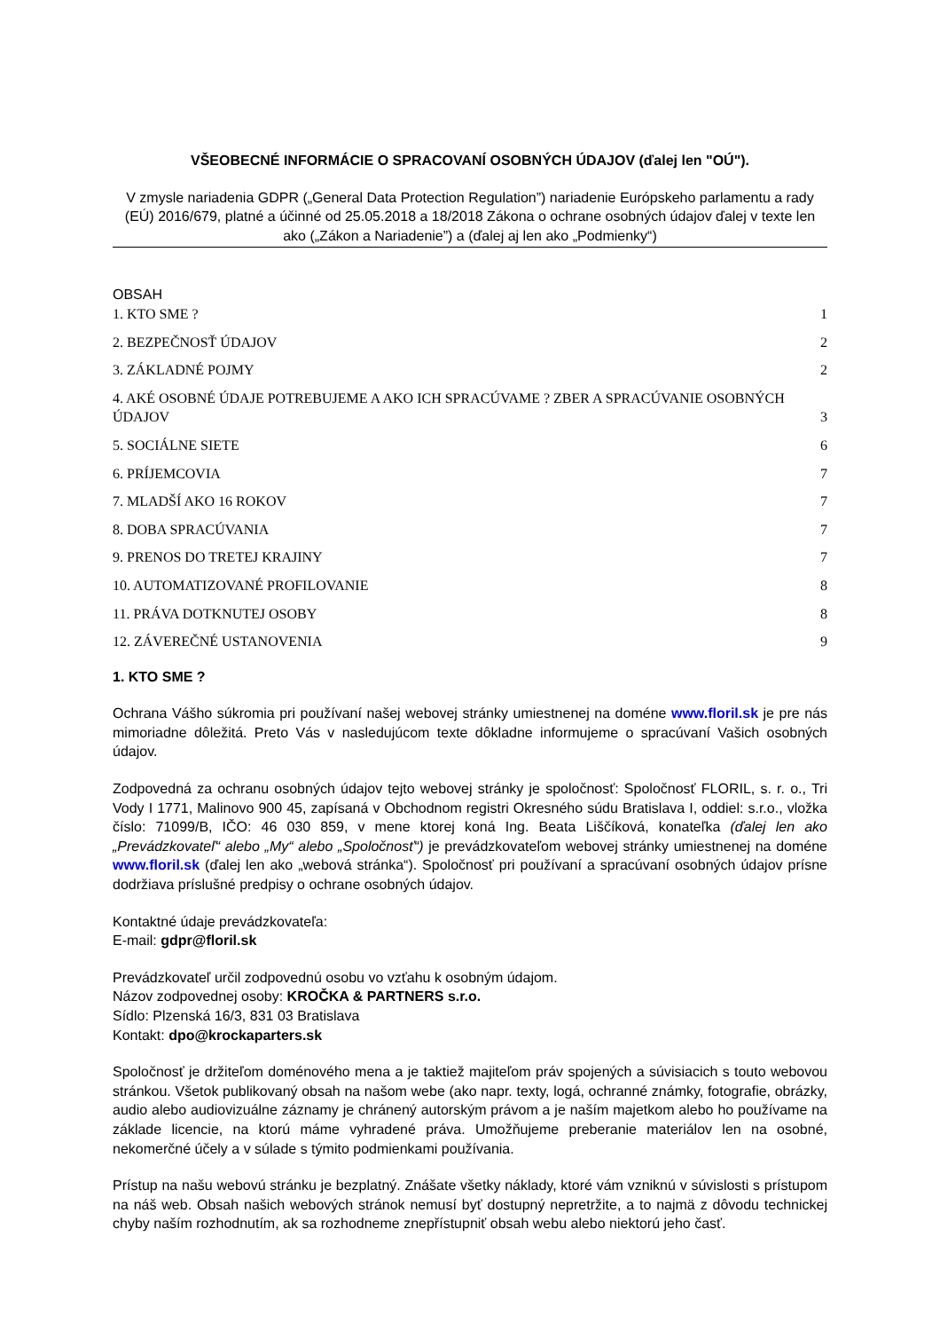VŠEOBECNÉ INFORMÁCIE O SPRACOVANÍ OSOBNÝCH ÚDAJOV (ďalej len "OÚ").
V zmysle nariadenia GDPR („General Data Protection Regulation”) nariadenie Európskeho parlamentu a rady (EÚ) 2016/679, platné a účinné od 25.05.2018 a 18/2018 Zákona o ochrane osobných údajov ďalej v texte len ako („Zákon a Nariadenie”) a (ďalej aj len ako „Podmienky“)
OBSAH
1. KTO SME ? 1
2. BEZPEČNOSŤ ÚDAJOV 2
3. ZÁKLADNÉ POJMY 2
4. AKÉ OSOBNÉ ÚDAJE POTREBUJEME A AKO ICH SPRACÚVAME ? ZBER A SPRACÚVANIE OSOBNÝCH ÚDAJOV 3
5. SOCIÁLNE SIETE 6
6. PRÍJEMCOVIA 7
7. MLADŠÍ AKO 16 ROKOV 7
8. DOBA SPRACÚVANIA 7
9. PRENOS DO TRETEJ KRAJINY 7
10. AUTOMATIZOVANÉ PROFILOVANIE 8
11. PRÁVA DOTKNUTEJ OSOBY 8
12. ZÁVEREČNÉ USTANOVENIA 9
1. KTO SME ?
Ochrana Vášho súkromia pri používaní našej webovej stránky umiestnenej na doméne www.floril.sk je pre nás mimoriadne dôležitá. Preto Vás v nasledujúcom texte dôkladne informujeme o spracúvaní Vašich osobných údajov.
Zodpovedná za ochranu osobných údajov tejto webovej stránky je spoločnosť: Spoločnosť FLORIL, s. r. o., Tri Vody I 1771, Malinovo 900 45, zapísaná v Obchodnom registri Okresného súdu Bratislava I, oddiel: s.r.o., vložka číslo: 71099/B, IČO: 46 030 859, v mene ktorej koná Ing. Beata Liščíková, konateľka (ďalej len ako „Prevádzkovateľ“ alebo „My“ alebo „Spoločnosť“) je prevádzkovateľom webovej stránky umiestnenej na doméne www.floril.sk (ďalej len ako „webová stránka“). Spoločnosť pri používaní a spracúvaní osobných údajov prísne dodržiava príslušné predpisy o ochrane osobných údajov.
Kontaktné údaje prevádzkovateľa:
E-mail: gdpr@floril.sk
Prevádzkovateľ určil zodpovednú osobu vo vzťahu k osobným údajom.
Názov zodpovednej osoby: KROČKA & PARTNERS s.r.o.
Sídlo: Plzenská 16/3, 831 03 Bratislava
Kontakt: dpo@krockaparters.sk
Spoločnosť je držiteľom doménového mena a je taktiež majiteľom práv spojených a súvisiacich s touto webovou stránkou. Všetok publikovaný obsah na našom webe (ako napr. texty, logá, ochranné známky, fotografie, obrázky, audio alebo audiovizuálne záznamy je chránený autorským právom a je naším majetkom alebo ho používame na základe licencie, na ktorú máme vyhradené práva. Umožňujeme preberanie materiálov len na osobné, nekomerčné účely a v súlade s týmito podmienkami používania.
Prístup na našu webovú stránku je bezplatný. Znášate všetky náklady, ktoré vám vzniknú v súvislosti s prístupom na náš web. Obsah našich webových stránok nemusí byť dostupný nepretržite, a to najmä z dôvodu technickej chyby naším rozhodnutím, ak sa rozhodneme znepřístupniť obsah webu alebo niektorú jeho časť.